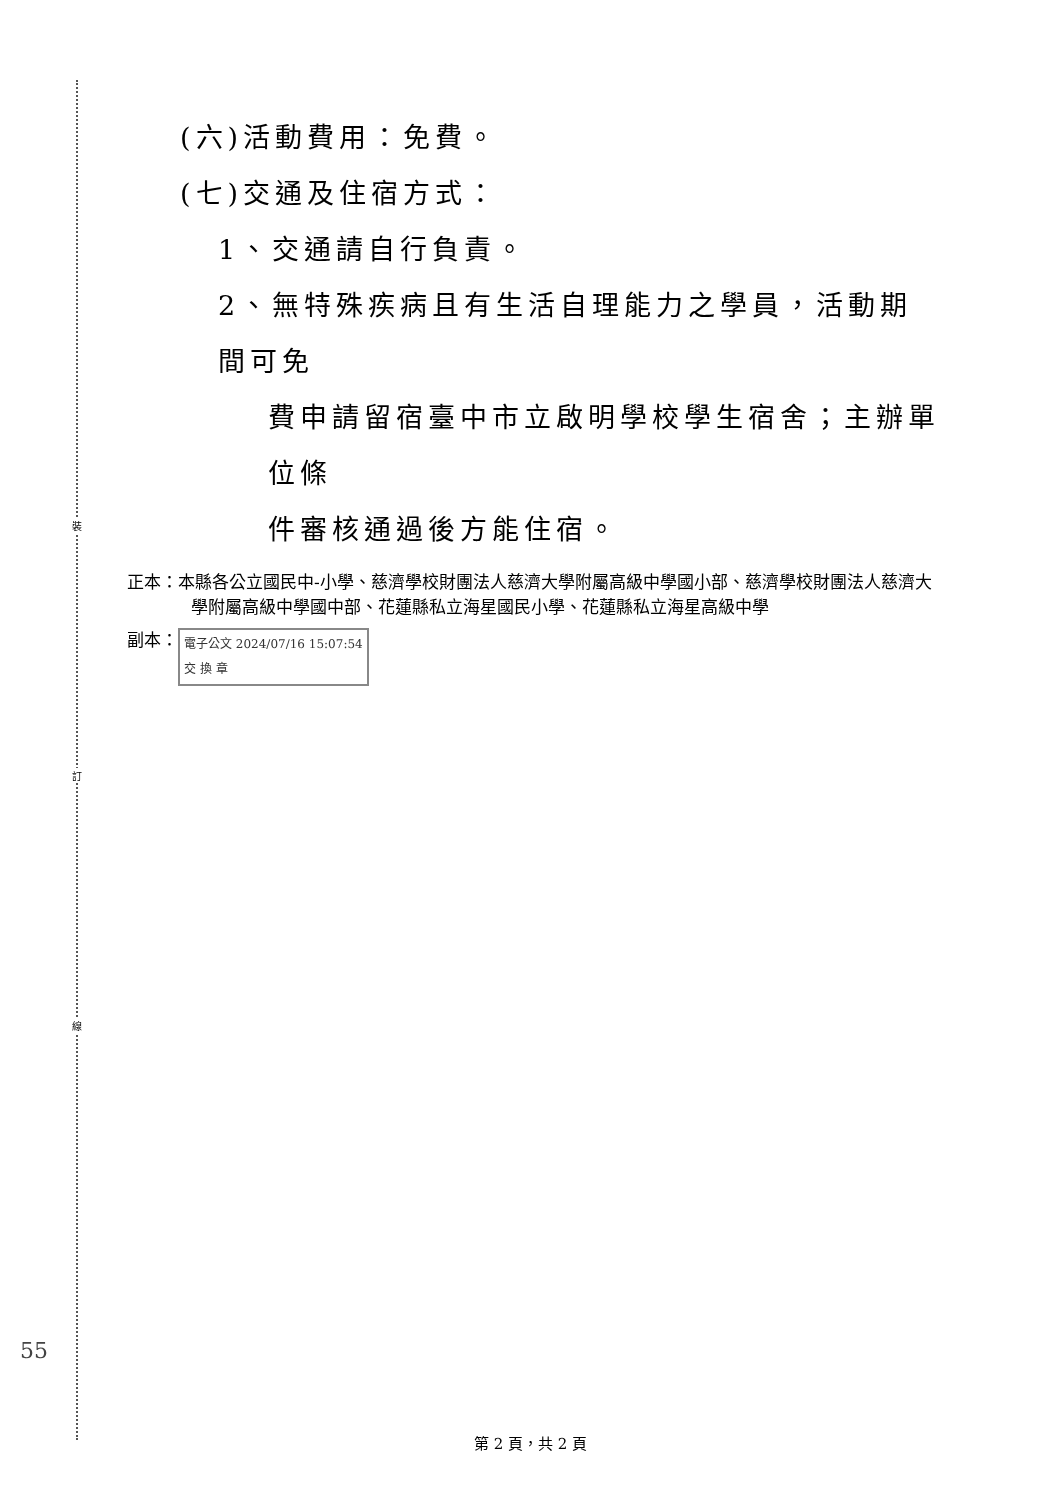裝
訂
線
(六)活動費用：免費。
(七)交通及住宿方式：
1、交通請自行負責。
2、無特殊疾病且有生活自理能力之學員，活動期間可免
費申請留宿臺中市立啟明學校學生宿舍；主辦單位條
件審核通過後方能住宿。
正本：本縣各公立國民中-小學、慈濟學校財團法人慈濟大學附屬高級中學國小部、慈濟學校財團法人慈濟大學附屬高級中學國中部、花蓮縣私立海星國民小學、花蓮縣私立海星高級中學
副本： 電子公文 2024/07/16 15:07:54
交 換 章
55
第 2 頁，共 2 頁